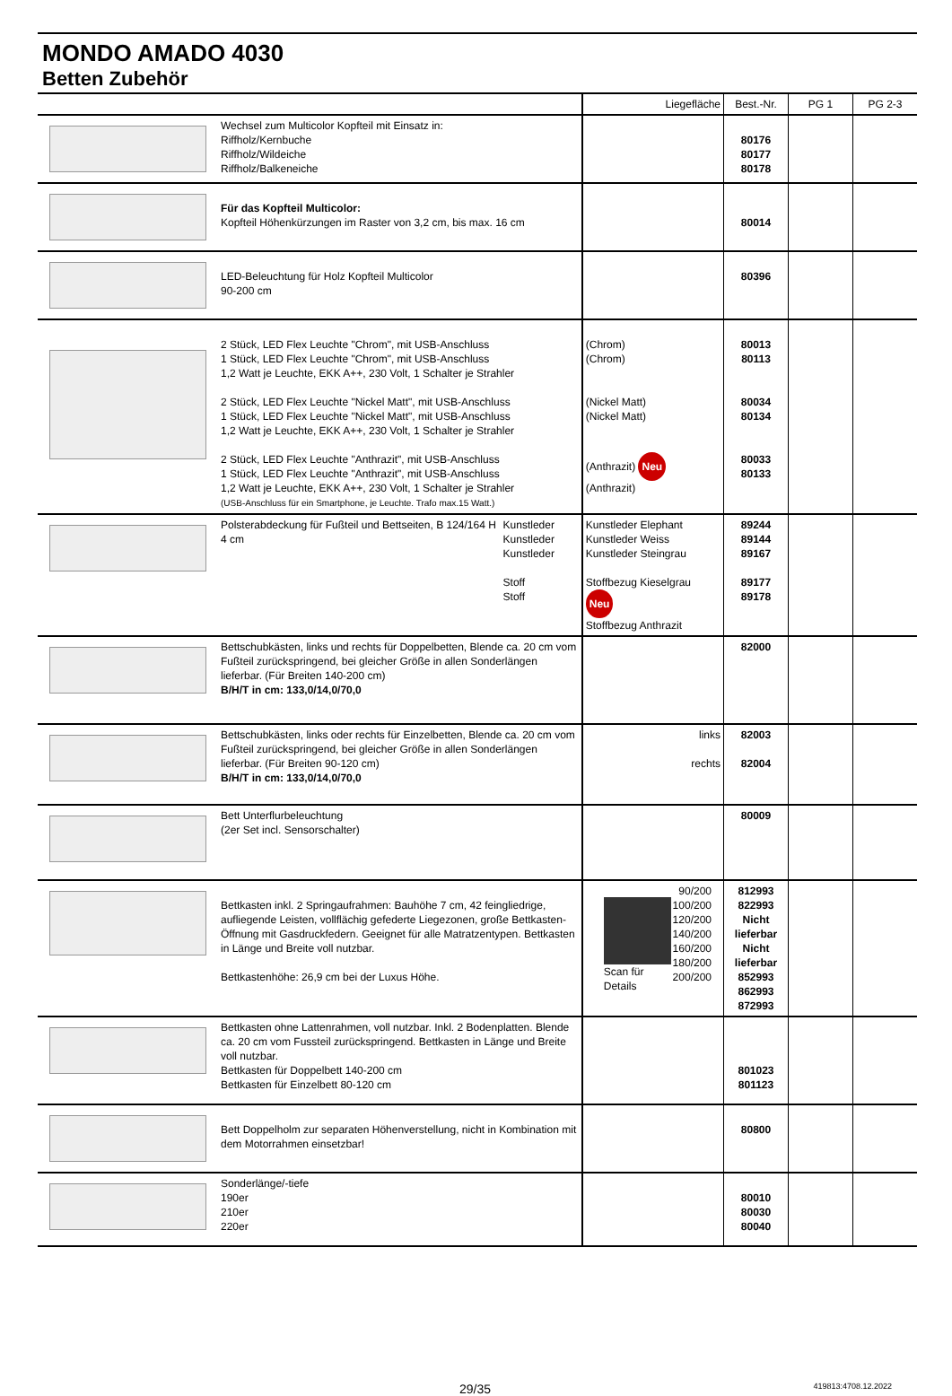MONDO AMADO 4030
Betten Zubehör
| | | Liegefläche | Best.-Nr. | PG 1 | PG 2-3 |
| --- | --- | --- | --- | --- | --- |
| | Wechsel zum Multicolor Kopfteil mit Einsatz in: Riffholz/Kernbuche Riffholz/Wildeiche Riffholz/Balkeneiche | | 80176 80177 80178 | | |
| | Für das Kopfteil Multicolor: Kopfteil Höhenkürzungen im Raster von 3,2 cm, bis max. 16 cm | | 80014 | | |
| | LED-Beleuchtung für Holz Kopfteil Multicolor 90-200 cm | | 80396 | | |
| | 2 Stück, LED Flex Leuchte "Chrom", mit USB-Anschluss 1 Stück, LED Flex Leuchte "Chrom", mit USB-Anschluss 1,2 Watt je Leuchte, EKK A++, 230 Volt, 1 Schalter je Strahler 2 Stück, LED Flex Leuchte "Nickel Matt", mit USB-Anschluss 1 Stück, LED Flex Leuchte "Nickel Matt", mit USB-Anschluss 1,2 Watt je Leuchte, EKK A++, 230 Volt, 1 Schalter je Strahler 2 Stück, LED Flex Leuchte "Anthrazit", mit USB-Anschluss 1 Stück, LED Flex Leuchte "Anthrazit", mit USB-Anschluss 1,2 Watt je Leuchte, EKK A++, 230 Volt, 1 Schalter je Strahler (USB-Anschluss für ein Smartphone, je Leuchte. Trafo max.15 Watt.) | (Chrom) (Chrom) (Nickel Matt) (Nickel Matt) (Anthrazit) Neu (Anthrazit) | 80013 80113 80034 80134 80033 80133 | | |
| | Polsterabdeckung für Fußteil und Bettseiten, B 124/164 H 4 cm Kunstleder Kunstleder Kunstleder Stoff Stoff | Kunstleder Elephant Kunstleder Weiss Kunstleder Steingrau Stoffbezug Kieselgrau Neu Stoffbezug Anthrazit | 89244 89144 89167 89177 89178 | | |
| | Bettschubkästen, links und rechts für Doppelbetten, Blende ca. 20 cm vom Fußteil zurückspringend, bei gleicher Größe in allen Sonderlängen lieferbar. (Für Breiten 140-200 cm) B/H/T in cm: 133,0/14,0/70,0 | | 82000 | | |
| | Bettschubkästen, links oder rechts für Einzelbetten, Blende ca. 20 cm vom Fußteil zurückspringend, bei gleicher Größe in allen Sonderlängen lieferbar. (Für Breiten 90-120 cm) B/H/T in cm: 133,0/14,0/70,0 | links rechts | 82003 82004 | | |
| | Bett Unterflurbeleuchtung (2er Set incl. Sensorschalter) | | 80009 | | |
| | Bettkasten inkl. 2 Springaufrahmen: Bauhöhe 7 cm, 42 feingliedrige, aufliegende Leisten, vollflächig gefederte Liegezonen, große Bettkasten-Öffnung mit Gasdruckfedern. Geeignet für alle Matratzentypen. Bettkasten in Länge und Breite voll nutzbar. Bettkastenhöhe: 26,9 cm bei der Luxus Höhe. | Scan für Details 90/200 100/200 120/200 140/200 160/200 180/200 200/200 | 812993 822993 Nicht lieferbar Nicht lieferbar 852993 862993 872993 | | |
| | Bettkasten ohne Lattenrahmen, voll nutzbar. Inkl. 2 Bodenplatten. Blende ca. 20 cm vom Fussteil zurückspringend. Bettkasten in Länge und Breite voll nutzbar. Bettkasten für Doppelbett 140-200 cm Bettkasten für Einzelbett 80-120 cm | | 801023 801123 | | |
| | Bett Doppelholm zur separaten Höhenverstellung, nicht in Kombination mit dem Motorrahmen einsetzbar! | | 80800 | | |
| | Sonderlänge/-tiefe 190er 210er 220er | | 80010 80030 80040 | | |
29/35 419813:4708.12.2022